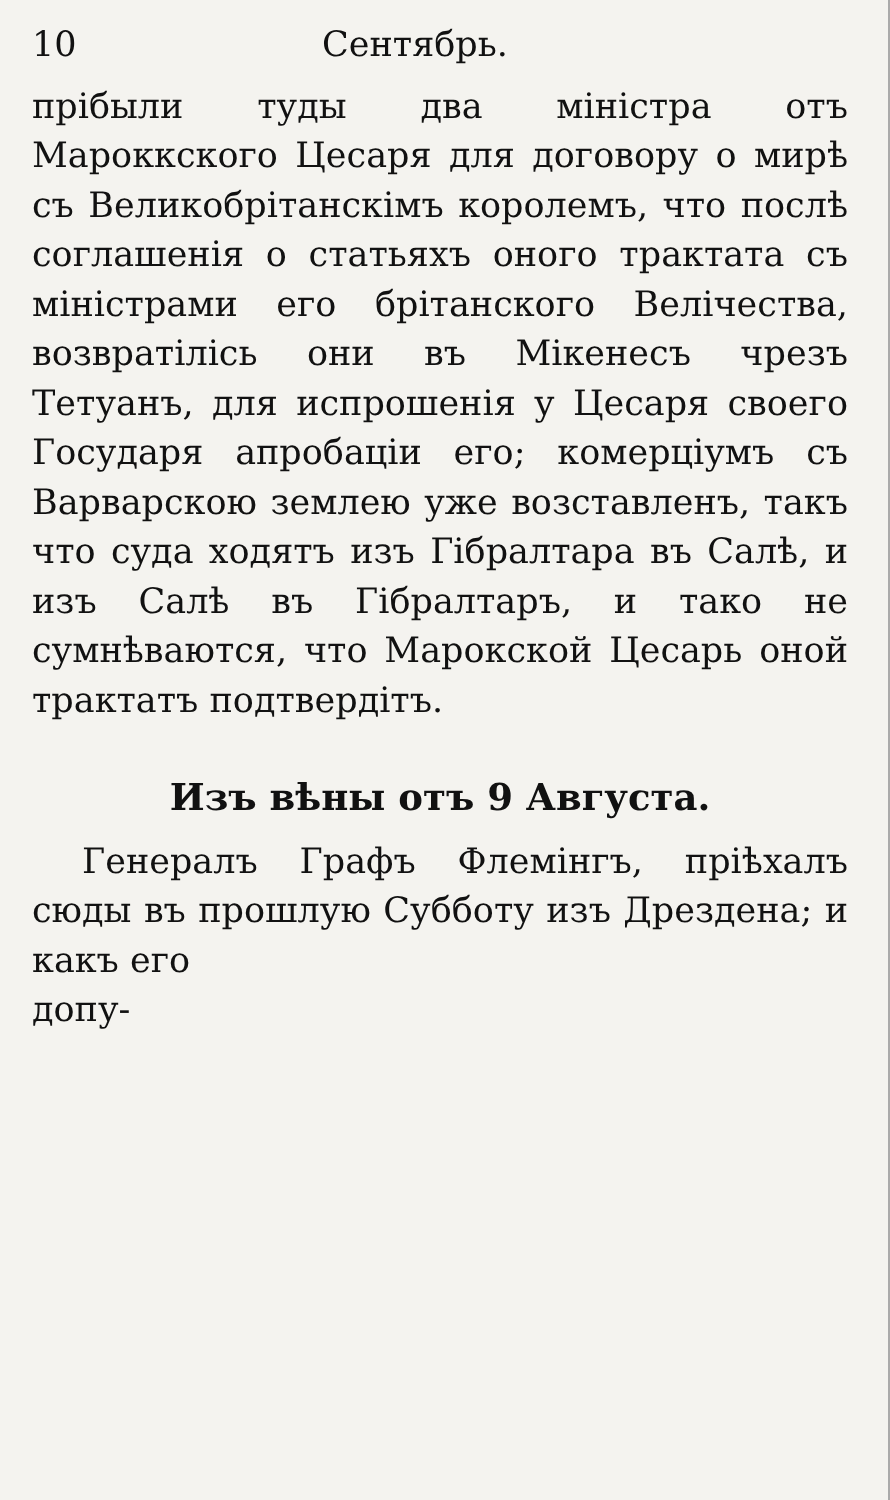10 Сентябрь.
прiбыли туды два мiнiстра отъ Мароккского Цесаря для договору о мирѣ съ Великобрiтанскiмъ королемъ, что послѣ соглашенiя о статьяхъ оного трактата съ мiнiстрами его брiтанского Велiчества, возвратiлiсь они въ Мiкенесъ чрезъ Тетуанъ, для испрошенiя у Цесаря своего Государя апробацiи его; комерцiумъ съ Варварскою землею уже возставленъ, такъ что суда ходятъ изъ Гiбралтара въ Салѣ, и изъ Салѣ въ Гiбралтаръ, и тако не сумнѣваются, что Марокской Цесарь оной трактатъ подтвердiтъ.
Изъ вѣны отъ 9 Августа.
Генералъ Графъ Флемiнгъ, прiѣхалъ сюды въ прошлую Субботу изъ Дрездена; и какъ его
допу-